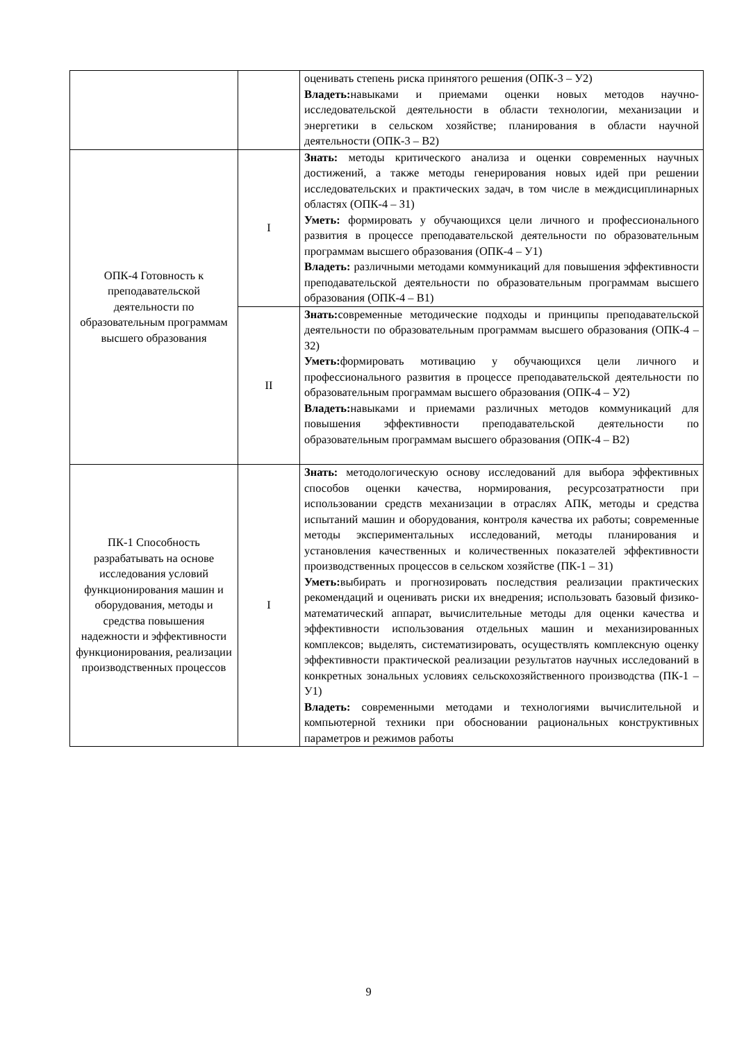| | | оценивать степень риска принятого решения (ОПК-3 – У2) Владеть: навыками и приемами оценки новых методов научно-исследовательской деятельности в области технологии, механизации и энергетики в сельском хозяйстве; планирования в области научной деятельности (ОПК-3 – В2) |
| ОПК-4 Готовность к преподавательской деятельности по образовательным программам высшего образования | I | Знать: методы критического анализа и оценки современных научных достижений, а также методы генерирования новых идей при решении исследовательских и практических задач, в том числе в междисциплинарных областях (ОПК-4 – З1) Уметь: формировать у обучающихся цели личного и профессионального развития в процессе преподавательской деятельности по образовательным программам высшего образования (ОПК-4 – У1) Владеть: различными методами коммуникаций для повышения эффективности преподавательской деятельности по образовательным программам высшего образования (ОПК-4 – В1) |
| | II | Знать: современные методические подходы и принципы преподавательской деятельности по образовательным программам высшего образования (ОПК-4 – З2) Уметь: формировать мотивацию у обучающихся цели личного и профессионального развития в процессе преподавательской деятельности по образовательным программам высшего образования (ОПК-4 – У2) Владеть: навыками и приемами различных методов коммуникаций для повышения эффективности преподавательской деятельности по образовательным программам высшего образования (ОПК-4 – В2) |
| ПК-1 Способность разрабатывать на основе исследования условий функционирования машин и оборудования, методы и средства повышения надежности и эффективности функционирования, реализации производственных процессов | I | Знать: методологическую основу исследований для выбора эффективных способов оценки качества, нормирования, ресурсозатратности при использовании средств механизации в отраслях АПК, методы и средства испытаний машин и оборудования, контроля качества их работы; современные методы экспериментальных исследований, методы планирования и установления качественных и количественных показателей эффективности производственных процессов в сельском хозяйстве (ПК-1 – З1) Уметь: выбирать и прогнозировать последствия реализации практических рекомендаций и оценивать риски их внедрения; использовать базовый физико-математический аппарат, вычислительные методы для оценки качества и эффективности использования отдельных машин и механизированных комплексов; выделять, систематизировать, осуществлять комплексную оценку эффективности практической реализации результатов научных исследований в конкретных зональных условиях сельскохозяйственного производства (ПК-1 – У1) Владеть: современными методами и технологиями вычислительной и компьютерной техники при обосновании рациональных конструктивных параметров и режимов работы |
9